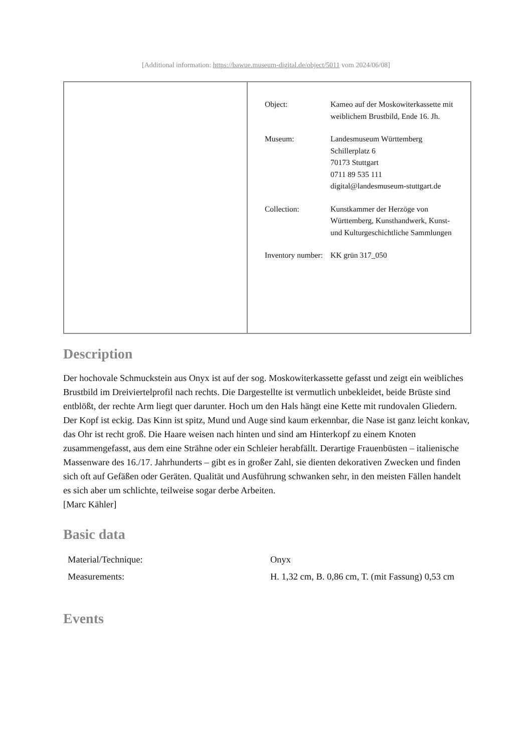[Additional information: https://bawue.museum-digital.de/object/5011 vom 2024/06/08]
| Object: | Kameo auf der Moskowiterkassette mit weiblichem Brustbild, Ende 16. Jh. |
| Museum: | Landesmuseum Württemberg Schillerplatz 6 70173 Stuttgart 0711 89 535 111 digital@landesmuseum-stuttgart.de |
| Collection: | Kunstkammer der Herzöge von Württemberg, Kunsthandwerk, Kunst- und Kulturgeschichtliche Sammlungen |
| Inventory number: | KK grün 317_050 |
Description
Der hochovale Schmuckstein aus Onyx ist auf der sog. Moskowiterkassette gefasst und zeigt ein weibliches Brustbild im Dreiviertelprofil nach rechts. Die Dargestellte ist vermutlich unbekleidet, beide Brüste sind entblößt, der rechte Arm liegt quer darunter. Hoch um den Hals hängt eine Kette mit rundovalen Gliedern. Der Kopf ist eckig. Das Kinn ist spitz, Mund und Auge sind kaum erkennbar, die Nase ist ganz leicht konkav, das Ohr ist recht groß. Die Haare weisen nach hinten und sind am Hinterkopf zu einem Knoten zusammengefasst, aus dem eine Strähne oder ein Schleier herabfällt. Derartige Frauenbüsten – italienische Massenware des 16./17. Jahrhunderts – gibt es in großer Zahl, sie dienten dekorativen Zwecken und finden sich oft auf Gefäßen oder Geräten. Qualität und Ausführung schwanken sehr, in den meisten Fällen handelt es sich aber um schlichte, teilweise sogar derbe Arbeiten.
[Marc Kähler]
Basic data
| Material/Technique: | Onyx |
| Measurements: | H. 1,32 cm, B. 0,86 cm, T. (mit Fassung) 0,53 cm |
Events